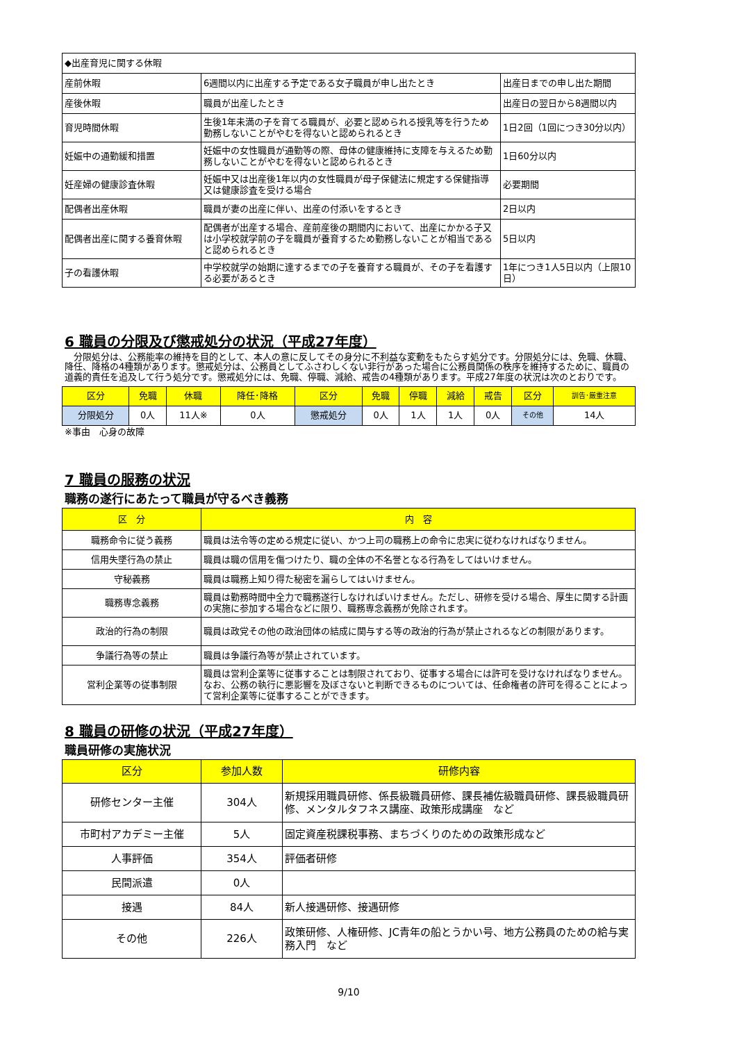| ◆出産育児に関する休暇 | | |
| 産前休暇 | 6週間以内に出産する予定である女子職員が申し出たとき | 出産日までの申し出た期間 |
| 産後休暇 | 職員が出産したとき | 出産日の翌日から8週間以内 |
| 育児時間休暇 | 生後1年未満の子を育てる職員が、必要と認められる授乳等を行うため勤務しないことがやむを得ないと認められるとき | 1日2回（1回につき30分以内） |
| 妊娠中の通勤緩和措置 | 妊娠中の女性職員が通勤等の際、母体の健康維持に支障を与えるため勤務しないことがやむを得ないと認められるとき | 1日60分以内 |
| 妊産婦の健康診査休暇 | 妊娠中又は出産後1年以内の女性職員が母子保健法に規定する保健指導又は健康診査を受ける場合 | 必要期間 |
| 配偶者出産休暇 | 職員が妻の出産に伴い、出産の付添いをするとき | 2日以内 |
| 配偶者出産に関する養育休暇 | 配偶者が出産する場合、産前産後の期間内において、出産にかかる子又は小学校就学前の子を職員が養育するため勤務しないことが相当であると認められるとき | 5日以内 |
| 子の看護休暇 | 中学校就学の始期に達するまでの子を養育する職員が、その子を看護する必要があるとき | 1年につき1人5日以内（上限10日） |
6 職員の分限及び懲戒処分の状況（平成27年度）
　分限処分は、公務能率の維持を目的として、本人の意に反してその身分に不利益な変動をもたらす処分です。分限処分には、免職、休職、降任、降格の4種類があります。懲戒処分は、公務員としてふさわしくない非行があった場合に公務員関係の秩序を維持するために、職員の道義的責任を追及して行う処分です。懲戒処分には、免職、停職、減給、戒告の4種類があります。平成27年度の状況は次のとおりです。
| 区分 | 免職 | 休職 | 降任･降格 | 区分 | 免職 | 停職 | 減給 | 戒告 | 区分 | 訓告･厳重注意 |
| --- | --- | --- | --- | --- | --- | --- | --- | --- | --- | --- |
| 分限処分 | 0人 | 11人※ | 0人 | 懲戒処分 | 0人 | 1人 | 1人 | 0人 | その他 | 14人 |
※事由　心身の故障
7 職員の服務の状況
職務の遂行にあたって職員が守るべき義務
| 区 分 | 内 容 |
| --- | --- |
| 職務命令に従う義務 | 職員は法令等の定める規定に従い、かつ上司の職務上の命令に忠実に従わなければなりません。 |
| 信用失墜行為の禁止 | 職員は職の信用を傷つけたり、職の全体の不名誉となる行為をしてはいけません。 |
| 守秘義務 | 職員は職務上知り得た秘密を漏らしてはいけません。 |
| 職務専念義務 | 職員は勤務時間中全力で職務遂行しなければいけません。ただし、研修を受ける場合、厚生に関する計画の実施に参加する場合などに限り、職務専念義務が免除されます。 |
| 政治的行為の制限 | 職員は政党その他の政治団体の結成に関与する等の政治的行為が禁止されるなどの制限があります。 |
| 争議行為等の禁止 | 職員は争議行為等が禁止されています。 |
| 営利企業等の従事制限 | 職員は営利企業等に従事することは制限されており、従事する場合には許可を受けなければなりません。なお、公務の執行に悪影響を及ぼさないと判断できるものについては、任命権者の許可を得ることによって営利企業等に従事することができます。 |
8 職員の研修の状況（平成27年度）
職員研修の実施状況
| 区分 | 参加人数 | 研修内容 |
| --- | --- | --- |
| 研修センター主催 | 304人 | 新規採用職員研修、係長級職員研修、課長補佐級職員研修、課長級職員研修、メンタルタフネス講座、政策形成講座 など |
| 市町村アカデミー主催 | 5人 | 固定資産税課税事務、まちづくりのための政策形成など |
| 人事評価 | 354人 | 評価者研修 |
| 民間派遣 | 0人 | |
| 接遇 | 84人 | 新人接遇研修、接遇研修 |
| その他 | 226人 | 政策研修、人権研修、JC青年の船とうかい号、地方公務員のための給与実務入門 など |
9/10